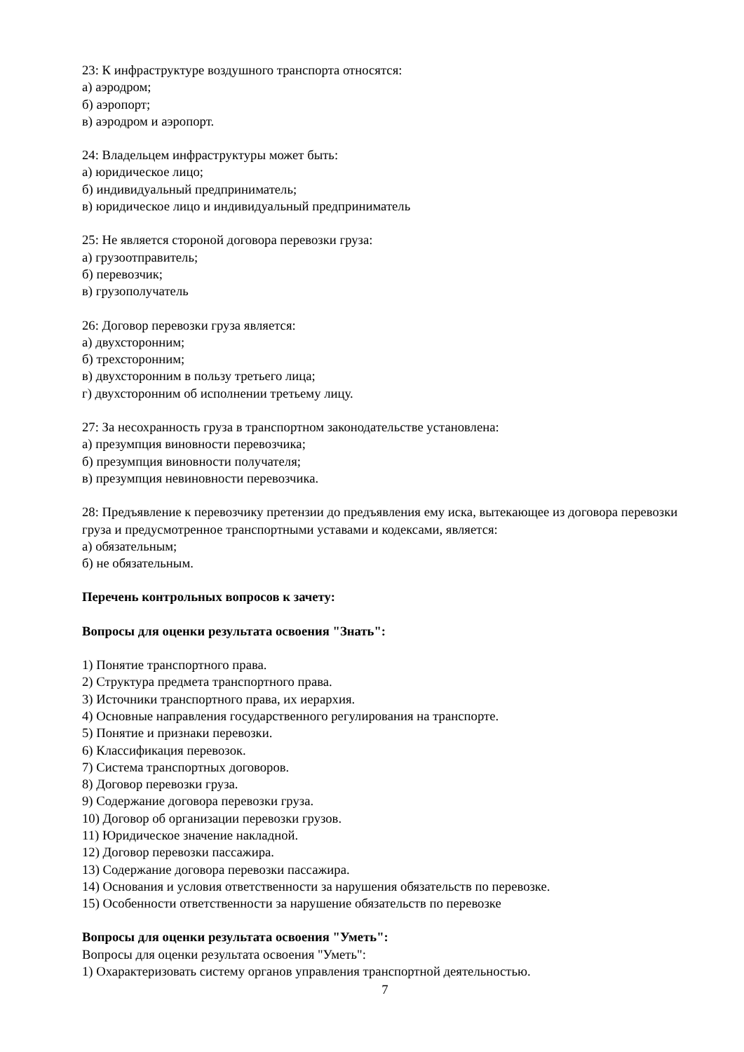23: К инфраструктуре воздушного транспорта относятся:
а) аэродром;
б) аэропорт;
в) аэродром и аэропорт.
24: Владельцем инфраструктуры может быть:
а) юридическое лицо;
б) индивидуальный предприниматель;
в) юридическое лицо и индивидуальный предприниматель
25: Не является стороной договора перевозки груза:
а) грузоотправитель;
б) перевозчик;
в) грузополучатель
26: Договор перевозки груза является:
а) двухсторонним;
б) трехсторонним;
в) двухсторонним в пользу третьего лица;
г) двухсторонним об исполнении третьему лицу.
27: За несохранность груза в транспортном законодательстве установлена:
а) презумпция виновности перевозчика;
б) презумпция виновности получателя;
в) презумпция невиновности перевозчика.
28: Предъявление к перевозчику претензии до предъявления ему иска, вытекающее из договора перевозки груза и предусмотренное транспортными уставами и кодексами, является:
а) обязательным;
б) не обязательным.
Перечень контрольных вопросов к зачету:
Вопросы для оценки результата освоения "Знать":
1) Понятие транспортного права.
2) Структура предмета транспортного права.
3) Источники транспортного права, их иерархия.
4) Основные направления государственного регулирования на транспорте.
5) Понятие и признаки перевозки.
6) Классификация перевозок.
7) Система транспортных договоров.
8) Договор перевозки груза.
9) Содержание договора перевозки груза.
10) Договор об организации перевозки грузов.
11) Юридическое значение накладной.
12) Договор перевозки пассажира.
13) Содержание договора перевозки пассажира.
14) Основания и условия ответственности за нарушения обязательств по перевозке.
15) Особенности ответственности за нарушение обязательств по перевозке
Вопросы для оценки результата освоения "Уметь":
Вопросы для оценки результата освоения "Уметь":
1) Охарактеризовать систему органов управления транспортной деятельностью.
7